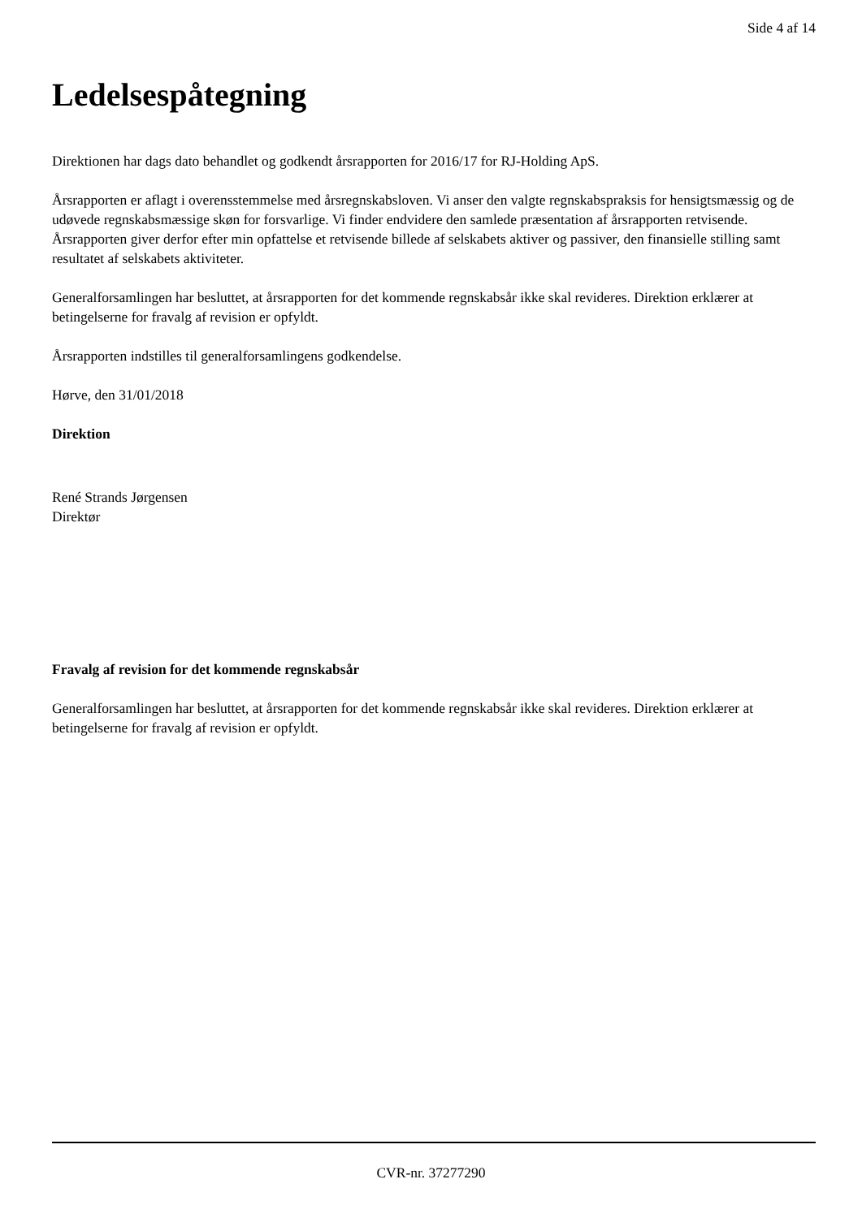Side 4 af 14
Ledelsespåtegning
Direktionen har dags dato behandlet og godkendt årsrapporten for 2016/17 for RJ-Holding ApS.
Årsrapporten er aflagt i overensstemmelse med årsregnskabsloven. Vi anser den valgte regnskabspraksis for hensigtsmæssig og de udøvede regnskabsmæssige skøn for forsvarlige. Vi finder endvidere den samlede præsentation af årsrapporten retvisende. Årsrapporten giver derfor efter min opfattelse et retvisende billede af selskabets aktiver og passiver, den finansielle stilling samt resultatet af selskabets aktiviteter.
Generalforsamlingen har besluttet, at årsrapporten for det kommende regnskabsår ikke skal revideres. Direktion erklærer at betingelserne for fravalg af revision er opfyldt.
Årsrapporten indstilles til generalforsamlingens godkendelse.
Hørve, den 31/01/2018
Direktion
René Strands Jørgensen
Direktør
Fravalg af revision for det kommende regnskabsår
Generalforsamlingen har besluttet, at årsrapporten for det kommende regnskabsår ikke skal revideres. Direktion erklærer at betingelserne for fravalg af revision er opfyldt.
CVR-nr. 37277290